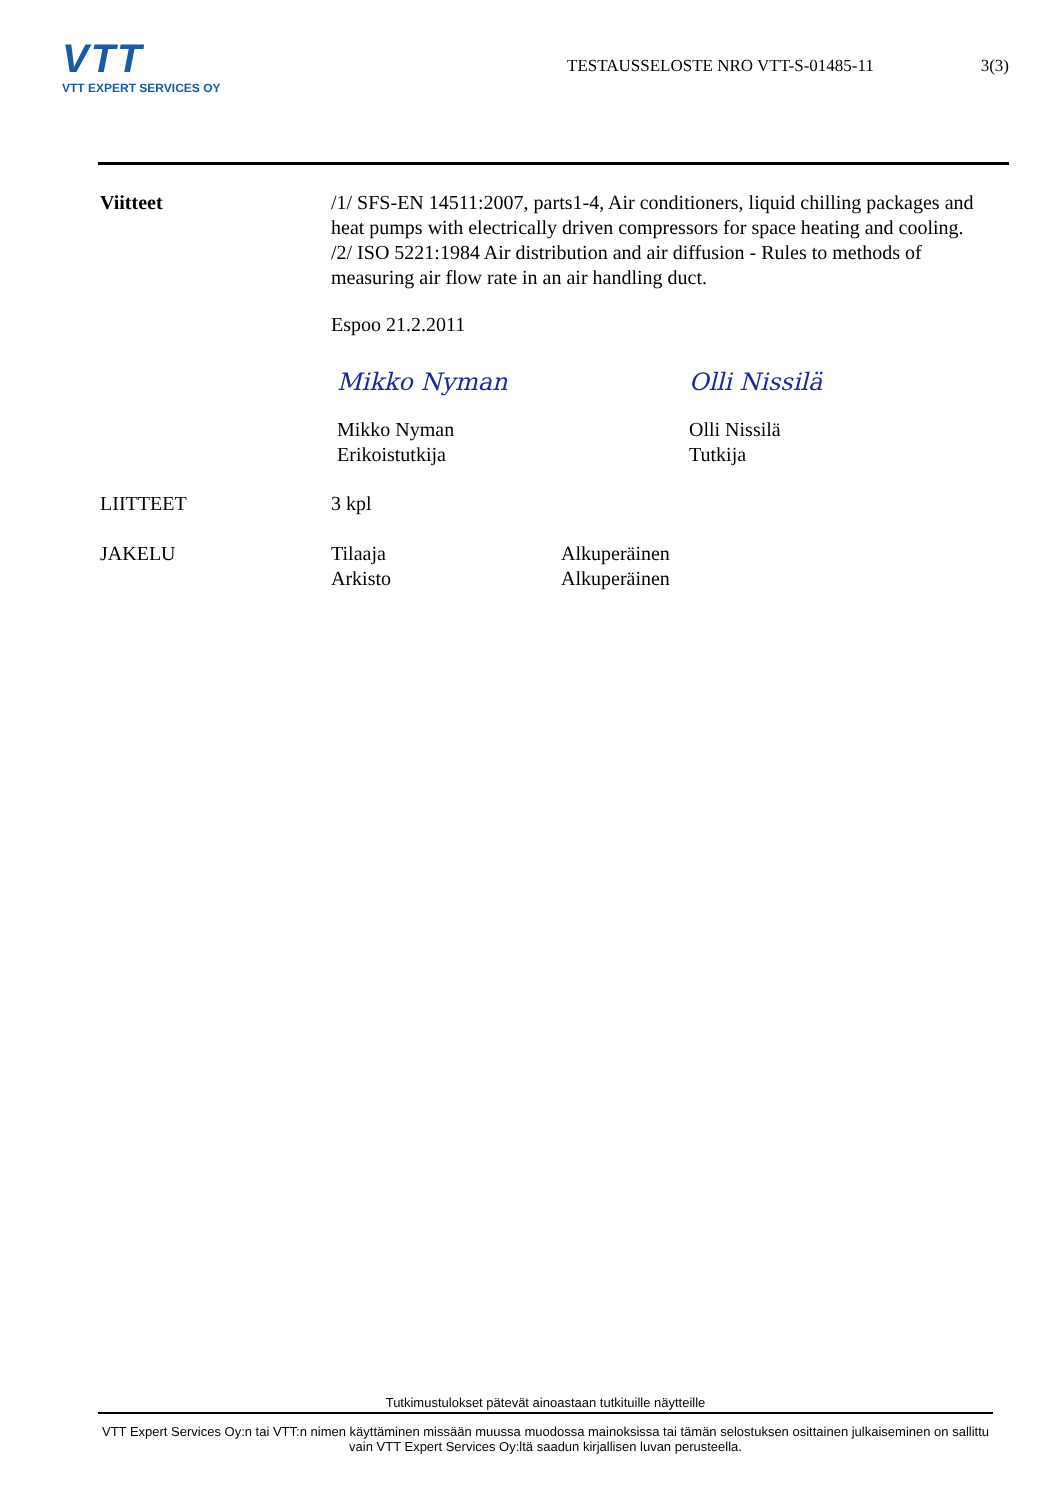VTT
VTT EXPERT SERVICES OY
TESTAUSSELOSTE NRO VTT-S-01485-11
3(3)
Viitteet /1/ SFS-EN 14511:2007, parts1-4, Air conditioners, liquid chilling packages and heat pumps with electrically driven compressors for space heating and cooling.
/2/ ISO 5221:1984 Air distribution and air diffusion - Rules to methods of measuring air flow rate in an air handling duct.
Espoo 21.2.2011
Mikko Nyman
Mikko Nyman
Erikoistutkija
Olli Nissilä
Olli Nissilä
Tutkija
LIITTEET 3 kpl
JAKELU Tilaaja
Arkisto
Alkuperäinen
Alkuperäinen
Tutkimustulokset pätevät ainoastaan tutkituille näytteille
VTT Expert Services Oy:n tai VTT:n nimen käyttäminen missään muussa muodossa mainoksissa tai tämän selostuksen osittainen julkaiseminen on sallittu vain VTT Expert Services Oy:ltä saadun kirjallisen luvan perusteella.